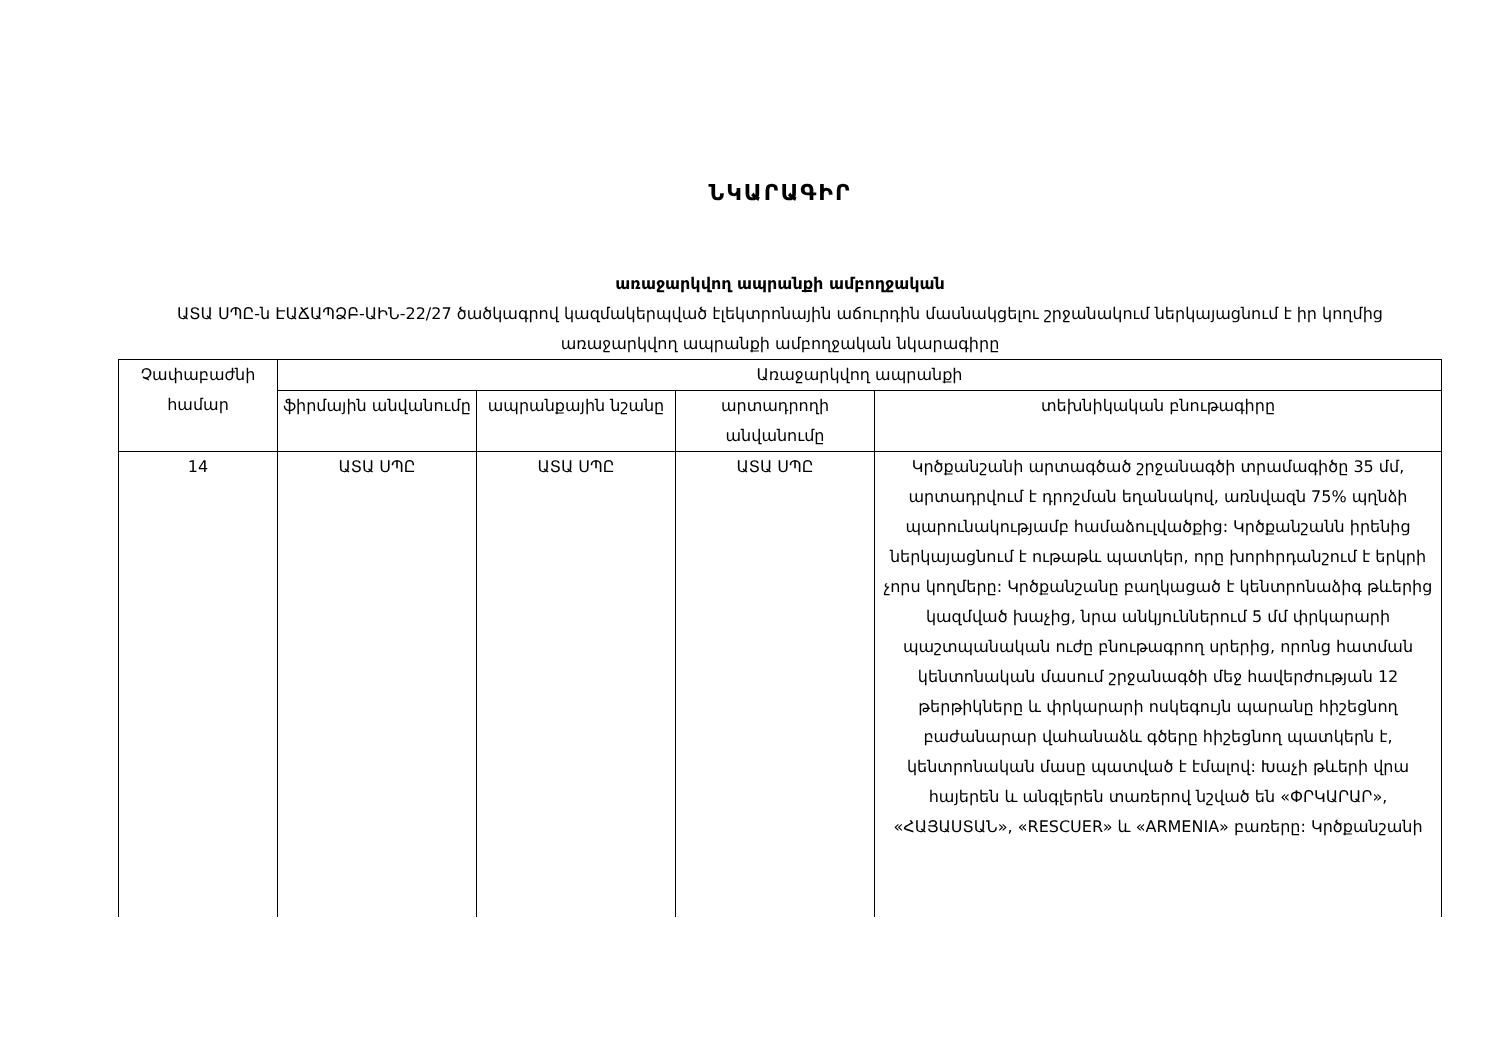ՆԿԱՐԱԳԻՐ
առաջարկվող ապրանքի ամբողջական
ԱՏԱ ՍՊԸ-ն ԷԱՃԱՊՁԲ-ԱԻՆ-22/27 ծածկագրով կազմակերպված էլեկտրոնային աճուրդին մասնակցելու շրջանակում ներկայացնում է իր կողմից առաջարկվող ապրանքի ամբողջական նկարագիրը
| Չափաբաժնի համար | Առաջարկվող ապրանքի | | | |
| --- | --- | --- | --- | --- |
| | ֆիրմային անվանումը | ապրանքային նշանը | արտադրողի անվանումը | տեխնիկական բնութագիրը |
| 14 | ԱՏԱ ՍՊԸ | ԱՏԱ ՍՊԸ | ԱՏԱ ՍՊԸ | Կրծքանշանի արտագծած շրջանագծի տրամագիծը 35 մմ, արտադրվում է դրոշման եղանակով, առնվազն 75% պղնձի պարունակությամբ համաձուլվածքից: Կրծքանշանն իրենից ներկայացնում է ութաթև պատկեր, որը խորհրդանշում է երկրի չորս կողմերը: Կրծքանշանը բաղկացած է կենտրոնաձիգ թևերից կազմված խաչից, նրա անկյուններում 5 մմ փրկարարի պաշտպանական ուժը բնութագրող սրերից, որոնց հատման կենտոնական մասում շրջանագծի մեջ հավերժության 12 թերթիկները և փրկարարի ոսկեգույն պարանը հիշեցնող բաժանարար վահանաձև գծերը հիշեցնող պատկերն է, կենտրոնական մասը պատված է էմալով: Խաչի թևերի վրա հայերեն և անգլերեն տառերով նշված են «ՓՐԿԱՐԱՐ», «ՀԱՅԱՍՏԱՆ», «RESCUER» և «ARMENIA» բառերը: Կրծքանշանի |